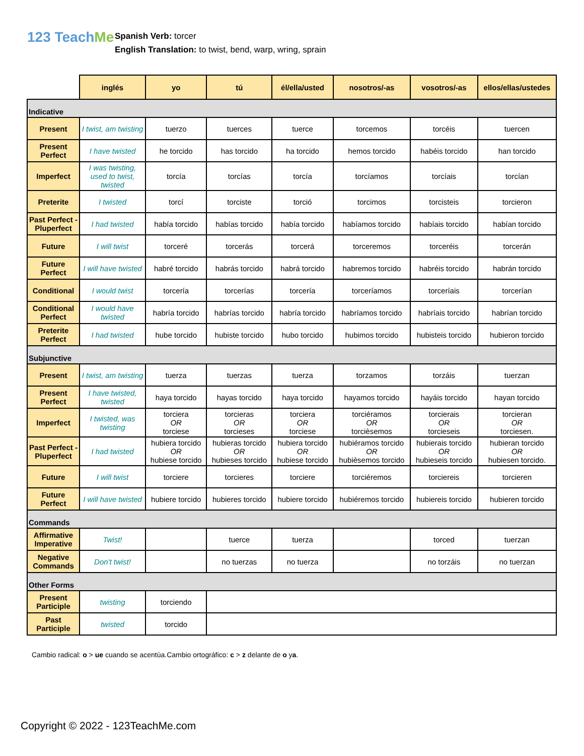123 TeachMe
Spanish Verb: torcer
English Translation: to twist, bend, warp, wring, sprain
| | inglés | yo | tú | él/ella/usted | nosotros/-as | vosotros/-as | ellos/ellas/ustedes |
| --- | --- | --- | --- | --- | --- | --- | --- |
| Indicative | | | | | | | |
| Present | I twist, am twisting | tuerzo | tuerces | tuerce | torcemos | torcéis | tuercen |
| Present Perfect | I have twisted | he torcido | has torcido | ha torcido | hemos torcido | habéis torcido | han torcido |
| Imperfect | I was twisting, used to twist, twisted | torcía | torcías | torcía | torcíamos | torcíais | torcían |
| Preterite | I twisted | torcí | torciste | torció | torcimos | torcisteis | torcieron |
| Past Perfect - Pluperfect | I had twisted | había torcido | habías torcido | había torcido | habíamos torcido | habíais torcido | habían torcido |
| Future | I will twist | torceré | torcerás | torcerá | torceremos | torceréis | torcerán |
| Future Perfect | I will have twisted | habré torcido | habrás torcido | habrá torcido | habremos torcido | habréis torcido | habrán torcido |
| Conditional | I would twist | torcería | torcerías | torcería | torceríamos | torceríais | torcerían |
| Conditional Perfect | I would have twisted | habría torcido | habrías torcido | habría torcido | habríamos torcido | habríais torcido | habrían torcido |
| Preterite Perfect | I had twisted | hube torcido | hubiste torcido | hubo torcido | hubimos torcido | hubisteis torcido | hubieron torcido |
| Subjunctive | | | | | | | |
| Present | I twist, am twisting | tuerza | tuerzas | tuerza | torzamos | torzáis | tuerzan |
| Present Perfect | I have twisted, twisted | haya torcido | hayas torcido | haya torcido | hayamos torcido | hayáis torcido | hayan torcido |
| Imperfect | I twisted, was twisting | torciera OR torciese | torcieras OR torcieses | torciera OR torciese | torciéramos OR torcièsemos | torcierais OR torcieseis | torcieran OR torciesen. |
| Past Perfect - Pluperfect | I had twisted | hubiera torcido OR hubiese torcido | hubieras torcido OR hubieses torcido | hubiera torcido OR hubiese torcido | hubiéramos torcido OR hubièsemos torcido | hubierais torcido OR hubieseis torcido | hubieran torcido OR hubiesen torcido. |
| Future | I will twist | torciere | torcieres | torciere | torciéremos | torciereis | torcieren |
| Future Perfect | I will have twisted | hubiere torcido | hubieres torcido | hubiere torcido | hubiéremos torcido | hubiereis torcido | hubieren torcido |
| Commands | | | | | | | |
| Affirmative Imperative | Twist! | | tuerce | tuerza | | torced | tuerzan |
| Negative Commands | Don't twist! | | no tuerzas | no tuerza | | no torzáis | no tuerzan |
| Other Forms | | | | | | | |
| Present Participle | twisting | torciendo | | | | | |
| Past Participle | twisted | torcido | | | | | |
Cambio radical: o > ue cuando se acentùa.Cambio ortográfico: c > z delante de o ya.
Copyright © 2022 - 123TeachMe.com